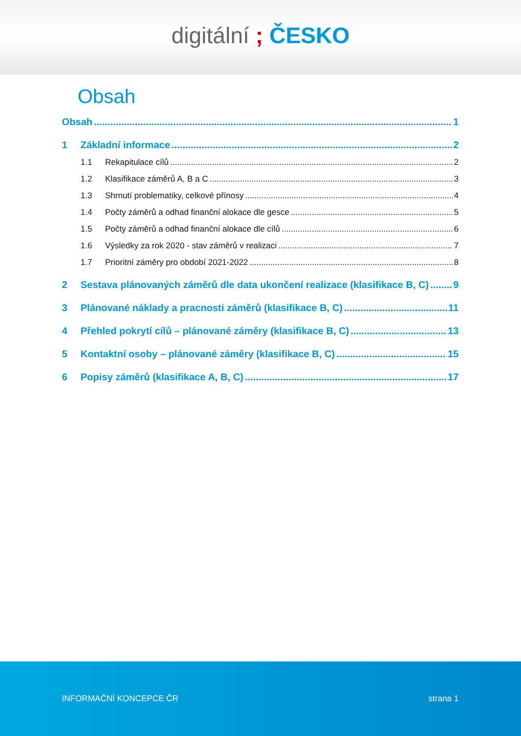digitální ; ČESKO
Obsah
Obsah 1
1 Základní informace 2
1.1 Rekapitulace cílů 2
1.2 Klasifikace záměrů A, B a C 3
1.3 Shrnutí problematiky, celkové přínosy 4
1.4 Počty záměrů a odhad finanční alokace dle gesce 5
1.5 Počty záměrů a odhad finanční alokace dle cílů 6
1.6 Výsledky za rok 2020 - stav záměrů v realizaci 7
1.7 Prioritní záměry pro období 2021-2022 8
2 Sestava plánovaných záměrů dle data ukončení realizace (klasifikace B, C) 9
3 Plánované náklady a pracnosti záměrů (klasifikace B, C) 11
4 Přehled pokrytí cílů – plánované záměry (klasifikace B, C) 13
5 Kontaktní osoby – plánované záměry (klasifikace B, C) 15
6 Popisy záměrů (klasifikace A, B, C) 17
INFORMAČNÍ KONCEPCE ČR strana 1